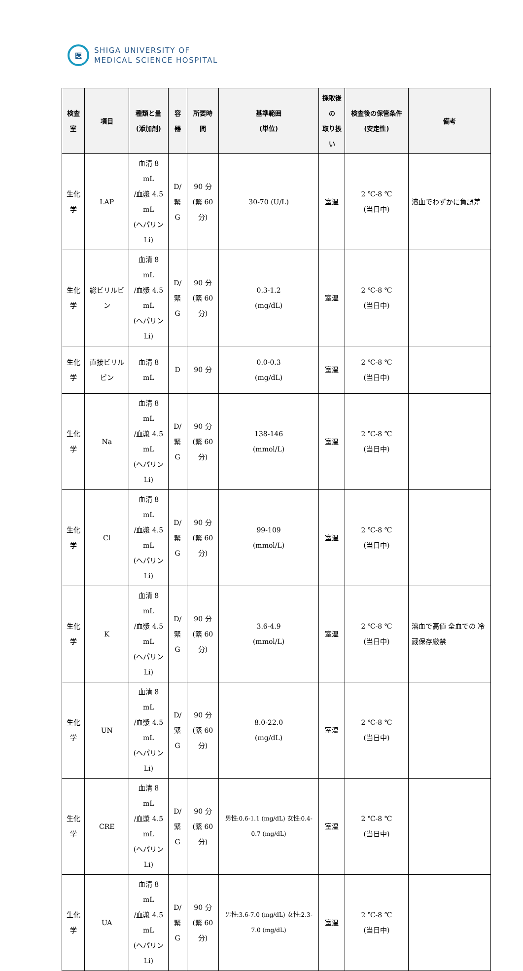医
SHIGA UNIVERSITY OF
MEDICAL SCIENCE HOSPITAL
| 検査室 | 項目 | 種類と量 (添加剤) | 容器 | 所要時間 | 基準範囲 (単位) | 採取後の 取り扱い | 検査後の保管条件(安定性) | 備考 |
| --- | --- | --- | --- | --- | --- | --- | --- | --- |
| 生化学 | LAP | 血清 8 mL /血漿 4.5 mL (ヘパリン Li) | D/ 緊 G | 90 分 (緊 60 分) | 30-70 (U/L) | 室温 | 2 ℃-8 ℃ (当日中) | 溶血でわずかに負誤差 |
| 生化学 | 総ビリルビン | 血清 8 mL /血漿 4.5 mL (ヘパリン Li) | D/ 緊 G | 90 分 (緊 60 分) | 0.3-1.2 (mg/dL) | 室温 | 2 ℃-8 ℃ (当日中) | |
| 生化学 | 直接ビリルビン | 血清 8 mL | D | 90 分 | 0.0-0.3 (mg/dL) | 室温 | 2 ℃-8 ℃ (当日中) | |
| 生化学 | Na | 血清 8 mL /血漿 4.5 mL (ヘパリン Li) | D/ 緊 G | 90 分 (緊 60 分) | 138-146 (mmol/L) | 室温 | 2 ℃-8 ℃ (当日中) | |
| 生化学 | Cl | 血清 8 mL /血漿 4.5 mL (ヘパリン Li) | D/ 緊 G | 90 分 (緊 60 分) | 99-109 (mmol/L) | 室温 | 2 ℃-8 ℃ (当日中) | |
| 生化学 | K | 血清 8 mL /血漿 4.5 mL (ヘパリン Li) | D/ 緊 G | 90 分 (緊 60 分) | 3.6-4.9 (mmol/L) | 室温 | 2 ℃-8 ℃ (当日中) | 溶血で高値 全血での 冷蔵保存厳禁 |
| 生化学 | UN | 血清 8 mL /血漿 4.5 mL (ヘパリン Li) | D/ 緊 G | 90 分 (緊 60 分) | 8.0-22.0 (mg/dL) | 室温 | 2 ℃-8 ℃ (当日中) | |
| 生化学 | CRE | 血清 8 mL /血漿 4.5 mL (ヘパリン Li) | D/ 緊 G | 90 分 (緊 60 分) | 男性:0.6-1.1 (mg/dL) 女性:0.4-0.7 (mg/dL) | 室温 | 2 ℃-8 ℃ (当日中) | |
| 生化学 | UA | 血清 8 mL /血漿 4.5 mL (ヘパリン Li) | D/ 緊 G | 90 分 (緊 60 分) | 男性:3.6-7.0 (mg/dL) 女性:2.3-7.0 (mg/dL) | 室温 | 2 ℃-8 ℃ (当日中) | |